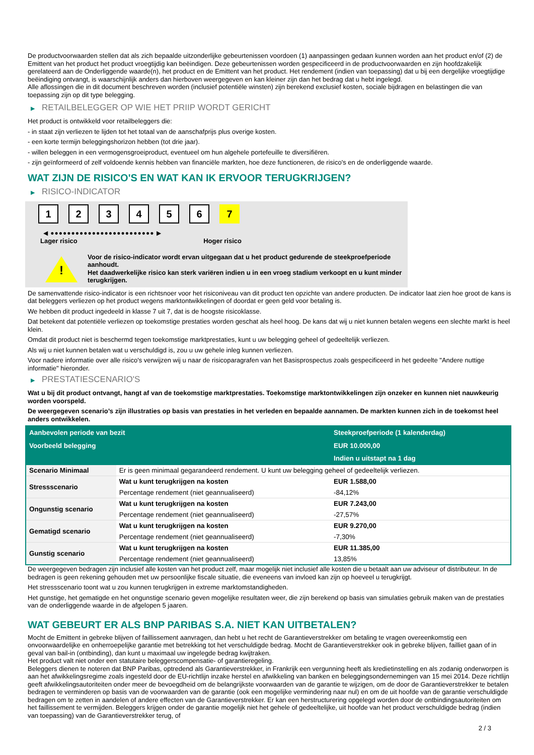De productvoorwaarden stellen dat als zich bepaalde uitzonderlijke gebeurtenissen voordoen (1) aanpassingen gedaan kunnen worden aan het product en/of (2) de Emittent van het product het product vroegtijdig kan beëindigen. Deze gebeurtenissen worden gespecificeerd in de productvoorwaarden en zijn hoofdzakelijk gerelateerd aan de Onderliggende waarde(n), het product en de Emittent van het product. Het rendement (indien van toepassing) dat u bij een dergelijke vroegtijdige beëindiging ontvangt, is waarschijnlijk anders dan hierboven weergegeven en kan kleiner zijn dan het bedrag dat u hebt ingelegd.
Alle aflossingen die in dit document beschreven worden (inclusief potentiële winsten) zijn berekend exclusief kosten, sociale bijdragen en belastingen die van toepassing zijn op dit type belegging.
▶ RETAILBELEGGER OP WIE HET PRIIP WORDT GERICHT
Het product is ontwikkeld voor retailbeleggers die:
- in staat zijn verliezen te lijden tot het totaal van de aanschafprijs plus overige kosten.
- een korte termijn beleggingshorizon hebben (tot drie jaar).
- willen beleggen in een vermogensgroeiproduct, eventueel om hun algehele portefeuille te diversifiëren.
- zijn geïnformeerd of zelf voldoende kennis hebben van financiële markten, hoe deze functioneren, de risico's en de onderliggende waarde.
WAT ZIJN DE RISICO'S EN WAT KAN IK ERVOOR TERUGKRIJGEN?
▶ RISICO-INDICATOR
1 2 3 4 5 6 7
◀ ●●●●●●●●●●●●●●●●●●●●●●●●● ▶
Lager risico Hoger risico
!
Voor de risico-indicator wordt ervan uitgegaan dat u het product gedurende de steekproefperiode aanhoudt.
Het daadwerkelijke risico kan sterk variëren indien u in een vroeg stadium verkoopt en u kunt minder terugkrijgen.
De samenvattende risico-indicator is een richtsnoer voor het risiconiveau van dit product ten opzichte van andere producten. De indicator laat zien hoe groot de kans is dat beleggers verliezen op het product wegens marktontwikkelingen of doordat er geen geld voor betaling is.
We hebben dit product ingedeeld in klasse 7 uit 7, dat is de hoogste risicoklasse.
Dat betekent dat potentiële verliezen op toekomstige prestaties worden geschat als heel hoog. De kans dat wij u niet kunnen betalen wegens een slechte markt is heel klein.
Omdat dit product niet is beschermd tegen toekomstige marktprestaties, kunt u uw belegging geheel of gedeeltelijk verliezen.
Als wij u niet kunnen betalen wat u verschuldigd is, zou u uw gehele inleg kunnen verliezen.
Voor nadere informatie over alle risico's verwijzen wij u naar de risicoparagrafen van het Basisprospectus zoals gespecificeerd in het gedeelte "Andere nuttige informatie" hieronder.
▶ PRESTATIESCENARIO'S
Wat u bij dit product ontvangt, hangt af van de toekomstige marktprestaties. Toekomstige marktontwikkelingen zijn onzeker en kunnen niet nauwkeurig worden voorspeld.
De weergegeven scenario’s zijn illustraties op basis van prestaties in het verleden en bepaalde aannamen. De markten kunnen zich in de toekomst heel anders ontwikkelen.
| Aanbevolen periode van bezit | | Steekproefperiode (1 kalenderdag) |
| Voorbeeld belegging | | EUR 10.000,00 |
| | | Indien u uitstapt na 1 dag |
| Scenario Minimaal | Er is geen minimaal gegarandeerd rendement. U kunt uw belegging geheel of gedeeltelijk verliezen. | |
| Stressscenario | Wat u kunt terugkrijgen na kosten | EUR 1.588,00 |
| | Percentage rendement (niet geannualiseerd) | -84,12% |
| Ongunstig scenario | Wat u kunt terugkrijgen na kosten | EUR 7.243,00 |
| | Percentage rendement (niet geannualiseerd) | -27,57% |
| Gematigd scenario | Wat u kunt terugkrijgen na kosten | EUR 9.270,00 |
| | Percentage rendement (niet geannualiseerd) | -7,30% |
| Gunstig scenario | Wat u kunt terugkrijgen na kosten | EUR 11.385,00 |
| | Percentage rendement (niet geannualiseerd) | 13,85% |
De weergegeven bedragen zijn inclusief alle kosten van het product zelf, maar mogelijk niet inclusief alle kosten die u betaalt aan uw adviseur of distributeur. In de bedragen is geen rekening gehouden met uw persoonlijke fiscale situatie, die eveneens van invloed kan zijn op hoeveel u terugkrijgt.
Het stressscenario toont wat u zou kunnen terugkrijgen in extreme marktomstandigheden.
Het gunstige, het gematigde en het ongunstige scenario geven mogelijke resultaten weer, die zijn berekend op basis van simulaties gebruik maken van de prestaties van de onderliggende waarde in de afgelopen 5 jaaren.
WAT GEBEURT ER ALS BNP PARIBAS S.A. NIET KAN UITBETALEN?
Mocht de Emittent in gebreke blijven of faillissement aanvragen, dan hebt u het recht de Garantieverstrekker om betaling te vragen overeenkomstig een onvoorwaardelijke en onherroepelijke garantie met betrekking tot het verschuldigde bedrag. Mocht de Garantieverstrekker ook in gebreke blijven, failliet gaan of in geval van bail-in (ontbinding), dan kunt u maximaal uw ingelegde bedrag kwijtraken.
Het product valt niet onder een statutaire beleggerscompensatie- of garantieregeling.
Beleggers dienen te noteren dat BNP Paribas, optredend als Garantieverstrekker, in Frankrijk een vergunning heeft als kredietinstelling en als zodanig onderworpen is aan het afwikkelingsregime zoals ingesteld door de EU-richtlijn inzake herstel en afwikkeling van banken en beleggingsondernemingen van 15 mei 2014. Deze richtlijn geeft afwikkelingsautoriteiten onder meer de bevoegdheid om de belangrijkste voorwaarden van de garantie te wijzigen, om de door de Garantieverstrekker te betalen bedragen te verminderen op basis van de voorwaarden van de garantie (ook een mogelijke vermindering naar nul) en om de uit hoofde van de garantie verschuldigde bedragen om te zetten in aandelen of andere effecten van de Garantieverstrekker. Er kan een herstructurering opgelegd worden door de ontbindingsautoriteiten om het faillissement te vermijden. Beleggers krijgen onder de garantie mogelijk niet het gehele of gedeeltelijke, uit hoofde van het product verschuldigde bedrag (indien van toepassing) van de Garantieverstrekker terug, of
2 / 3